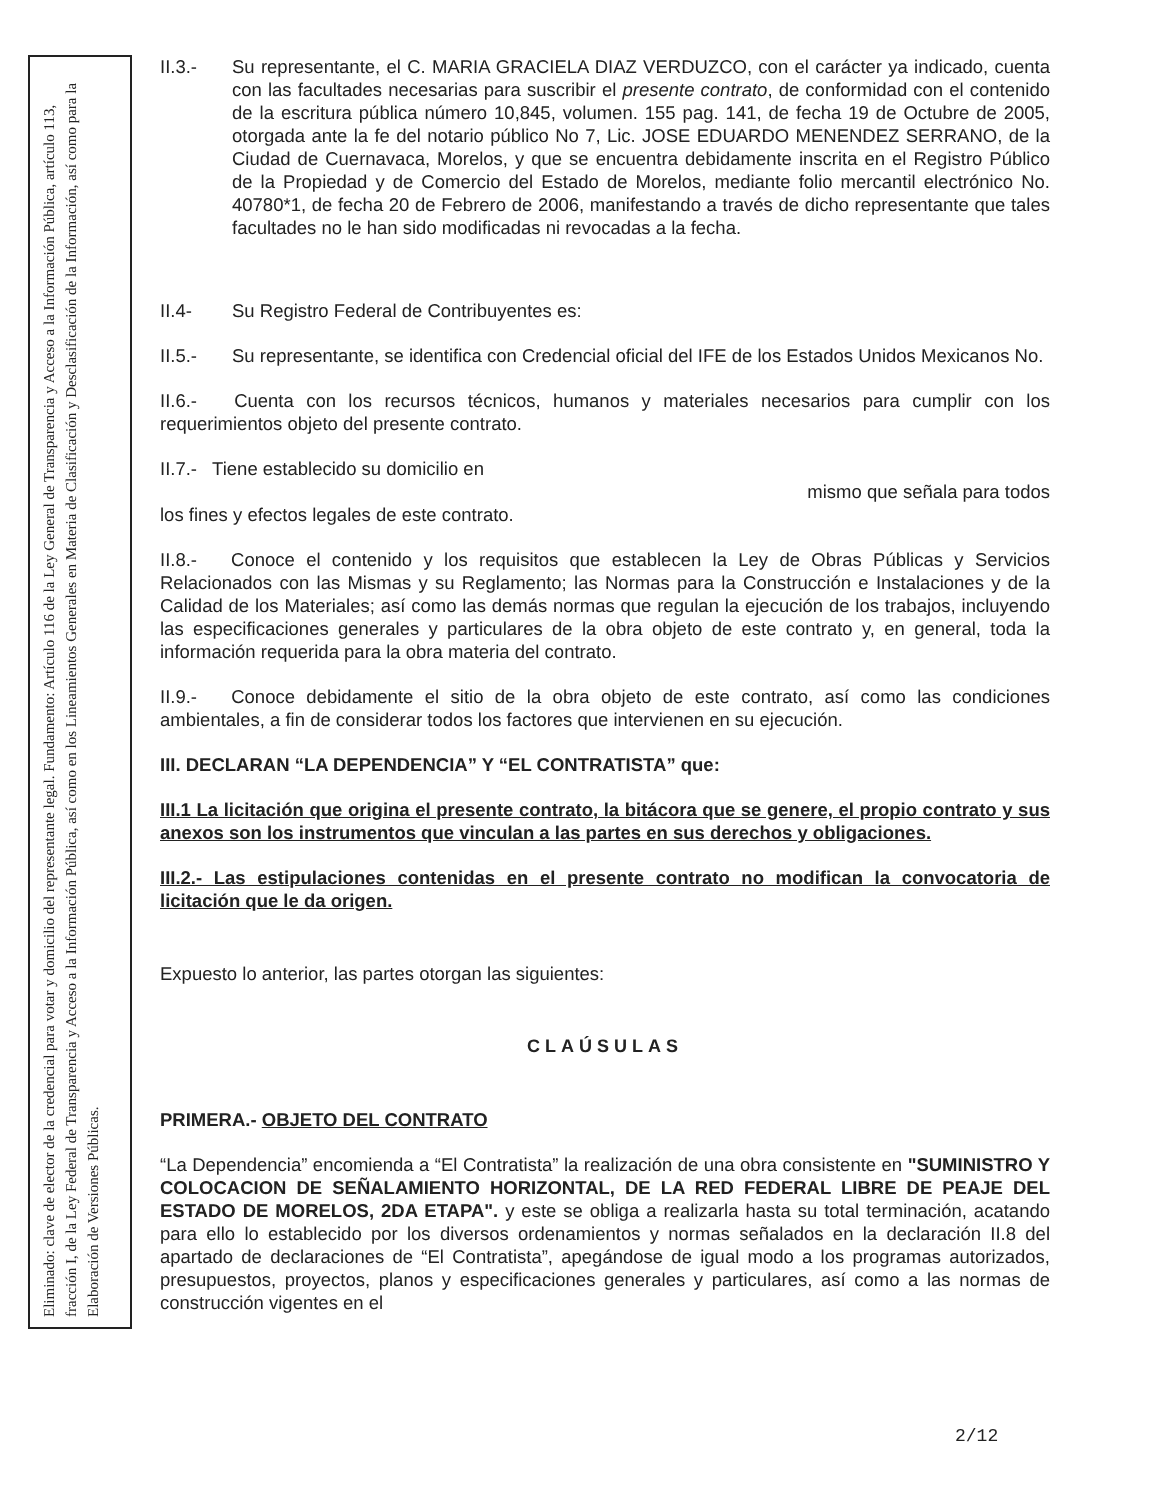Eliminado: clave de elector de la credencial para votar y domicilio del representante legal. Fundamento: Artículo 116 de la Ley General de Transparencia y Acceso a la Información Pública, artículo 113, fracción I, de la Ley Federal de Transparencia y Acceso a la Información Pública, así como en los Lineamientos Generales en Materia de Clasificación y Desclasificación de la Información, así como para la Elaboración de Versiones Públicas.
II.3.- Su representante, el C. MARIA GRACIELA DIAZ VERDUZCO, con el carácter ya indicado, cuenta con las facultades necesarias para suscribir el presente contrato, de conformidad con el contenido de la escritura pública número 10,845, volumen. 155 pag. 141, de fecha 19 de Octubre de 2005, otorgada ante la fe del notario público No 7, Lic. JOSE EDUARDO MENENDEZ SERRANO, de la Ciudad de Cuernavaca, Morelos, y que se encuentra debidamente inscrita en el Registro Público de la Propiedad y de Comercio del Estado de Morelos, mediante folio mercantil electrónico No. 40780*1, de fecha 20 de Febrero de 2006, manifestando a través de dicho representante que tales facultades no le han sido modificadas ni revocadas a la fecha.
II.4- Su Registro Federal de Contribuyentes es:
II.5.- Su representante, se identifica con Credencial oficial del IFE de los Estados Unidos Mexicanos No.
II.6.- Cuenta con los recursos técnicos, humanos y materiales necesarios para cumplir con los requerimientos objeto del presente contrato.
II.7.- Tiene establecido su domicilio en
mismo que señala para todos
los fines y efectos legales de este contrato.
II.8.- Conoce el contenido y los requisitos que establecen la Ley de Obras Públicas y Servicios Relacionados con las Mismas y su Reglamento; las Normas para la Construcción e Instalaciones y de la Calidad de los Materiales; así como las demás normas que regulan la ejecución de los trabajos, incluyendo las especificaciones generales y particulares de la obra objeto de este contrato y, en general, toda la información requerida para la obra materia del contrato.
II.9.- Conoce debidamente el sitio de la obra objeto de este contrato, así como las condiciones ambientales, a fin de considerar todos los factores que intervienen en su ejecución.
III. DECLARAN “LA DEPENDENCIA” Y “EL CONTRATISTA” que:
III.1 La licitación que origina el presente contrato, la bitácora que se genere, el propio contrato y sus anexos son los instrumentos que vinculan a las partes en sus derechos y obligaciones.
III.2.- Las estipulaciones contenidas en el presente contrato no modifican la convocatoria de licitación que le da origen.
Expuesto lo anterior, las partes otorgan las siguientes:
CLAÚSULAS
PRIMERA.- OBJETO DEL CONTRATO
“La Dependencia” encomienda a “El Contratista” la realización de una obra consistente en "SUMINISTRO Y COLOCACION DE SEÑALAMIENTO HORIZONTAL, DE LA RED FEDERAL LIBRE DE PEAJE DEL ESTADO DE MORELOS, 2DA ETAPA". y este se obliga a realizarla hasta su total terminación, acatando para ello lo establecido por los diversos ordenamientos y normas señalados en la declaración II.8 del apartado de declaraciones de “El Contratista”, apegándose de igual modo a los programas autorizados, presupuestos, proyectos, planos y especificaciones generales y particulares, así como a las normas de construcción vigentes en el
2/12